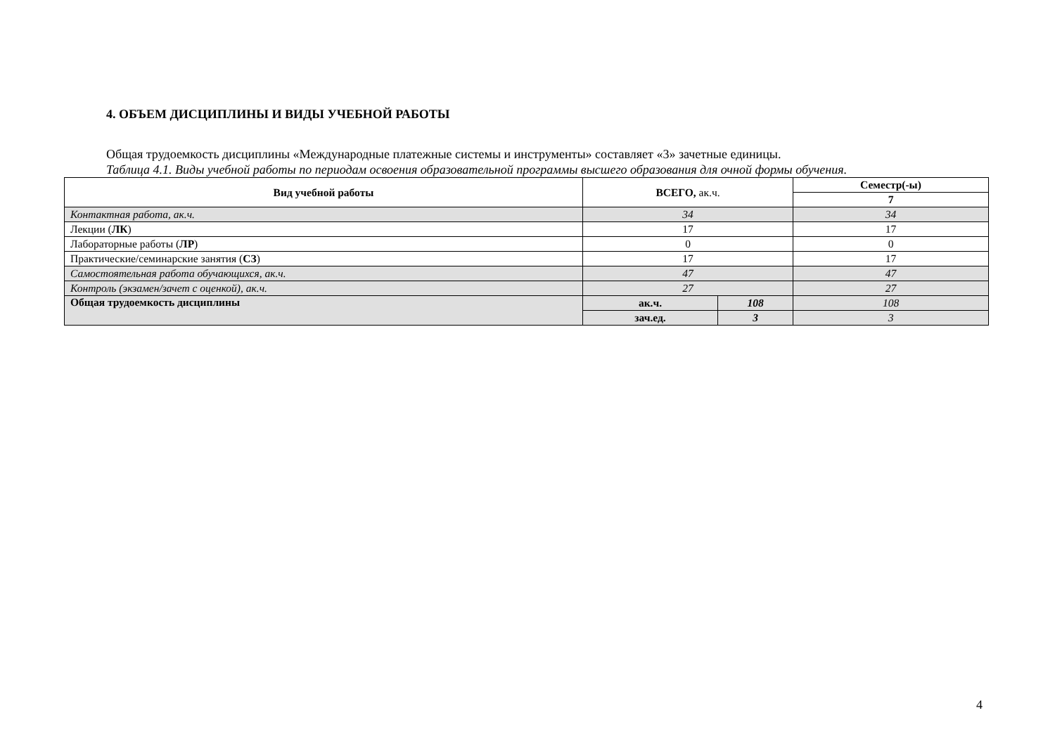4. ОБЪЕМ ДИСЦИПЛИНЫ И ВИДЫ УЧЕБНОЙ РАБОТЫ
Общая трудоемкость дисциплины «Международные платежные системы и инструменты» составляет «3» зачетные единицы.
Таблица 4.1. Виды учебной работы по периодам освоения образовательной программы высшего образования для очной формы обучения.
| Вид учебной работы | ВСЕГО, ак.ч. | | Семестр(-ы) |
| --- | --- | --- | --- |
| | | | 7 |
| Контактная работа, ак.ч. | 34 | | 34 |
| Лекции ( ЛК ) | 17 | | 17 |
| Лабораторные работы ( ЛР ) | 0 | | 0 |
| Практические/семинарские занятия ( СЗ ) | 17 | | 17 |
| Самостоятельная работа обучающихся, ак.ч. | 47 | | 47 |
| Контроль (экзамен/зачет с оценкой), ак.ч. | 27 | | 27 |
| Общая трудоемкость дисциплины | ак.ч. | 108 | 108 |
| | зач.ед. | 3 | 3 |
4